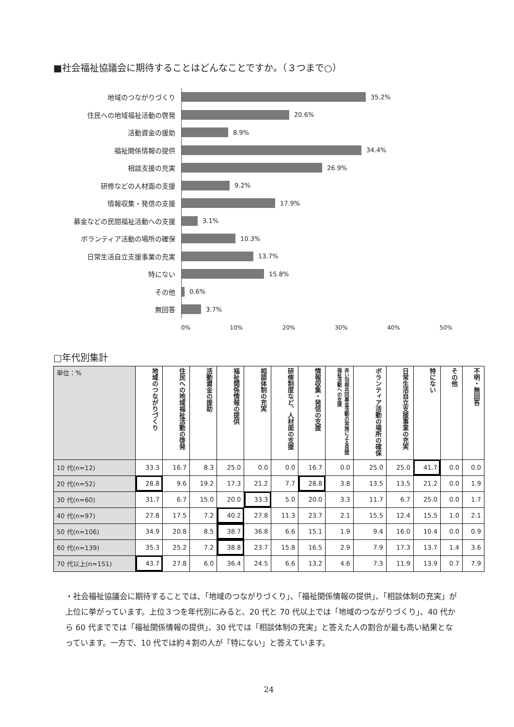■社会福祉協議会に期待することはどんなことですか。（３つまで○）
地域のつながりづくり
35.2%
住民への地域福祉活動の啓発
20.6%
活動資金の援助
8.9%
福祉関係情報の提供
34.4%
相談支援の充実
26.9%
研修などの人材面の支援
9.2%
情報収集・発信の支援
17.9%
募金などの民間福祉活動への支援
3.1%
ボランティア活動の場所の確保
10.3%
日常生活自立支援事業の充実
13.7%
特にない
15.8%
その他
0.6%
無回答
3.7%
0% 10% 20% 30% 40% 50%
□年代別集計
| 単位：% | 地域のつながりづくり | 住民への地域福祉活動の啓発 | 活動資金の援助 | 福祉関係情報の提供 | 相談体制の充実 | 研修制度など、人材面の支援 | 情報収集・発信の支援 | 赤い羽根共同募金活動の実施による民間福祉活動への支援 | ボランティア活動の場所の確保 | 日常生活自立支援事業の充実 | 特にない | その他 | 不明・無回答 |
| --- | --- | --- | --- | --- | --- | --- | --- | --- | --- | --- | --- | --- | --- |
| 10 代(n=12) | 33.3 | 16.7 | 8.3 | 25.0 | 0.0 | 0.0 | 16.7 | 0.0 | 25.0 | 25.0 | 41.7 | 0.0 | 0.0 |
| 20 代(n=52) | 28.8 | 9.6 | 19.2 | 17.3 | 21.2 | 7.7 | 28.8 | 3.8 | 13.5 | 13.5 | 21.2 | 0.0 | 1.9 |
| 30 代(n=60) | 31.7 | 6.7 | 15.0 | 20.0 | 33.3 | 5.0 | 20.0 | 3.3 | 11.7 | 6.7 | 25.0 | 0.0 | 1.7 |
| 40 代(n=97) | 27.8 | 17.5 | 7.2 | 40.2 | 27.8 | 11.3 | 23.7 | 2.1 | 15.5 | 12.4 | 15.5 | 1.0 | 2.1 |
| 50 代(n=106) | 34.9 | 20.8 | 8.5 | 38.7 | 36.8 | 6.6 | 15.1 | 1.9 | 9.4 | 16.0 | 10.4 | 0.0 | 0.9 |
| 60 代(n=139) | 35.3 | 25.2 | 7.2 | 38.8 | 23.7 | 15.8 | 16.5 | 2.9 | 7.9 | 17.3 | 13.7 | 1.4 | 3.6 |
| 70 代以上(n=151) | 43.7 | 27.8 | 6.0 | 36.4 | 24.5 | 6.6 | 13.2 | 4.6 | 7.3 | 11.9 | 13.9 | 0.7 | 7.9 |
・社会福祉協議会に期待することでは、「地域のつながりづくり」、「福祉関係情報の提供」、「相談体制の充実」が上位に挙がっています。上位３つを年代別にみると、20 代と 70 代以上では「地域のつながりづくり」、40 代から 60 代まででは「福祉関係情報の提供」、30 代では「相談体制の充実」と答えた人の割合が最も高い結果となっています。一方で、10 代では約４割の人が「特にない」と答えています。
24